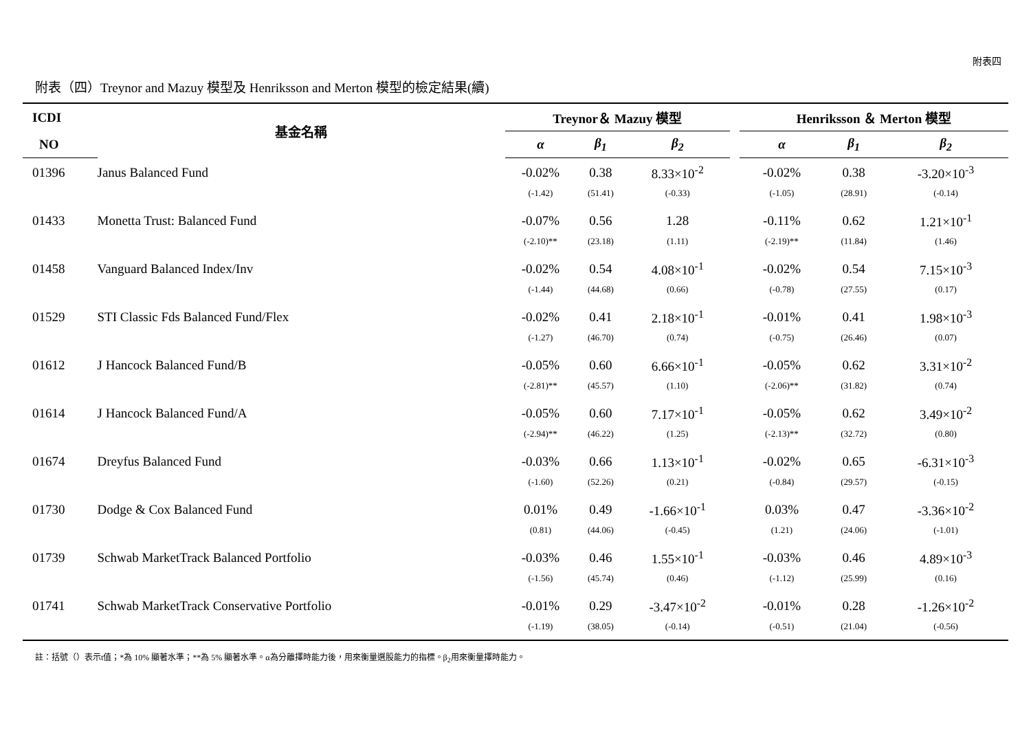附表四
附表（四）Treynor and Mazuy 模型及 Henriksson and Merton 模型的檢定結果(續)
| ICDI | 基金名稱 | Treynor＆ Mazuy 模型 | | | | Henriksson ＆ Merton 模型 | | |
| --- | --- | --- | --- | --- | --- | --- | --- | --- |
| NO | | α | β<sub>1</sub> | β<sub>2</sub> | | α | β<sub>1</sub> | β<sub>2</sub> |
| 01396 | Janus Balanced Fund | -0.02% | 0.38 | 8.33×10<sup>-2</sup> | | -0.02% | 0.38 | -3.20×10<sup>-3</sup> |
| | | (-1.42) | (51.41) | (-0.33) | | (-1.05) | (28.91) | (-0.14) |
| 01433 | Monetta Trust: Balanced Fund | -0.07% | 0.56 | 1.28 | | -0.11% | 0.62 | 1.21×10<sup>-1</sup> |
| | | (-2.10)** | (23.18) | (1.11) | | (-2.19)** | (11.84) | (1.46) |
| 01458 | Vanguard Balanced Index/Inv | -0.02% | 0.54 | 4.08×10<sup>-1</sup> | | -0.02% | 0.54 | 7.15×10<sup>-3</sup> |
| | | (-1.44) | (44.68) | (0.66) | | (-0.78) | (27.55) | (0.17) |
| 01529 | STI Classic Fds Balanced Fund/Flex | -0.02% | 0.41 | 2.18×10<sup>-1</sup> | | -0.01% | 0.41 | 1.98×10<sup>-3</sup> |
| | | (-1.27) | (46.70) | (0.74) | | (-0.75) | (26.46) | (0.07) |
| 01612 | J Hancock Balanced Fund/B | -0.05% | 0.60 | 6.66×10<sup>-1</sup> | | -0.05% | 0.62 | 3.31×10<sup>-2</sup> |
| | | (-2.81)** | (45.57) | (1.10) | | (-2.06)** | (31.82) | (0.74) |
| 01614 | J Hancock Balanced Fund/A | -0.05% | 0.60 | 7.17×10<sup>-1</sup> | | -0.05% | 0.62 | 3.49×10<sup>-2</sup> |
| | | (-2.94)** | (46.22) | (1.25) | | (-2.13)** | (32.72) | (0.80) |
| 01674 | Dreyfus Balanced Fund | -0.03% | 0.66 | 1.13×10<sup>-1</sup> | | -0.02% | 0.65 | -6.31×10<sup>-3</sup> |
| | | (-1.60) | (52.26) | (0.21) | | (-0.84) | (29.57) | (-0.15) |
| 01730 | Dodge & Cox Balanced Fund | 0.01% | 0.49 | -1.66×10<sup>-1</sup> | | 0.03% | 0.47 | -3.36×10<sup>-2</sup> |
| | | (0.81) | (44.06) | (-0.45) | | (1.21) | (24.06) | (-1.01) |
| 01739 | Schwab MarketTrack Balanced Portfolio | -0.03% | 0.46 | 1.55×10<sup>-1</sup> | | -0.03% | 0.46 | 4.89×10<sup>-3</sup> |
| | | (-1.56) | (45.74) | (0.46) | | (-1.12) | (25.99) | (0.16) |
| 01741 | Schwab MarketTrack Conservative Portfolio | -0.01% | 0.29 | -3.47×10<sup>-2</sup> | | -0.01% | 0.28 | -1.26×10<sup>-2</sup> |
| | | (-1.19) | (38.05) | (-0.14) | | (-0.51) | (21.04) | (-0.56) |
註：括號（）表示t值；*為 10% 顯著水準；**為 5% 顯著水準。α為分離擇時能力後，用來衡量選股能力的指標。β<sub>2</sub>用來衡量擇時能力。